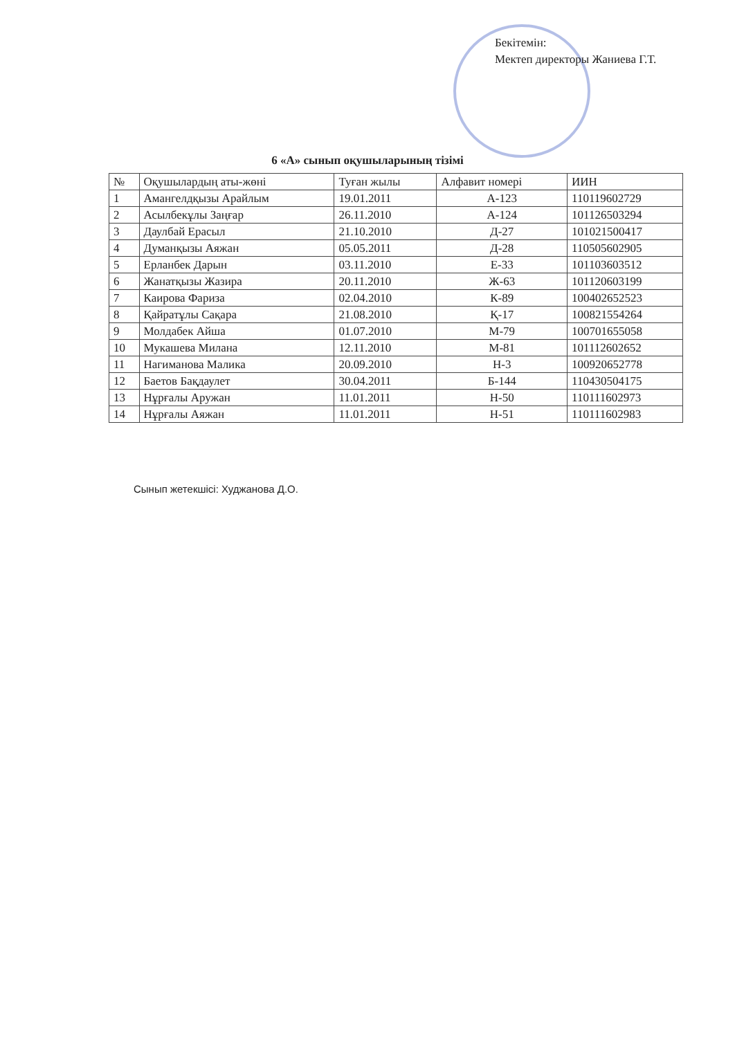Бекітемін:
Мектеп директоры Жаниева Г.Т.
6 «А» сынып оқушыларының тізімі
| № | Оқушылардың аты-жөні | Туған жылы | Алфавит номері | ИИН |
| --- | --- | --- | --- | --- |
| 1 | Амангелдқызы Арайлым | 19.01.2011 | А-123 | 110119602729 |
| 2 | Асылбекұлы Заңғар | 26.11.2010 | А-124 | 101126503294 |
| 3 | Даулбай Ерасыл | 21.10.2010 | Д-27 | 101021500417 |
| 4 | Думанқызы Аяжан | 05.05.2011 | Д-28 | 110505602905 |
| 5 | Ерланбек Дарын | 03.11.2010 | Е-33 | 101103603512 |
| 6 | Жанатқызы Жазира | 20.11.2010 | Ж-63 | 101120603199 |
| 7 | Каирова Фариза | 02.04.2010 | К-89 | 100402652523 |
| 8 | Қайратұлы Сақара | 21.08.2010 | Қ-17 | 100821554264 |
| 9 | Молдабек Айша | 01.07.2010 | М-79 | 100701655058 |
| 10 | Мукашева Милана | 12.11.2010 | М-81 | 101112602652 |
| 11 | Нагиманова Малика | 20.09.2010 | Н-3 | 100920652778 |
| 12 | Баетов Бақдаулет | 30.04.2011 | Б-144 | 110430504175 |
| 13 | Нұрғалы Аружан | 11.01.2011 | Н-50 | 110111602973 |
| 14 | Нұрғалы Аяжан | 11.01.2011 | Н-51 | 110111602983 |
Сынып жетекшісі: Худжанова Д.О.